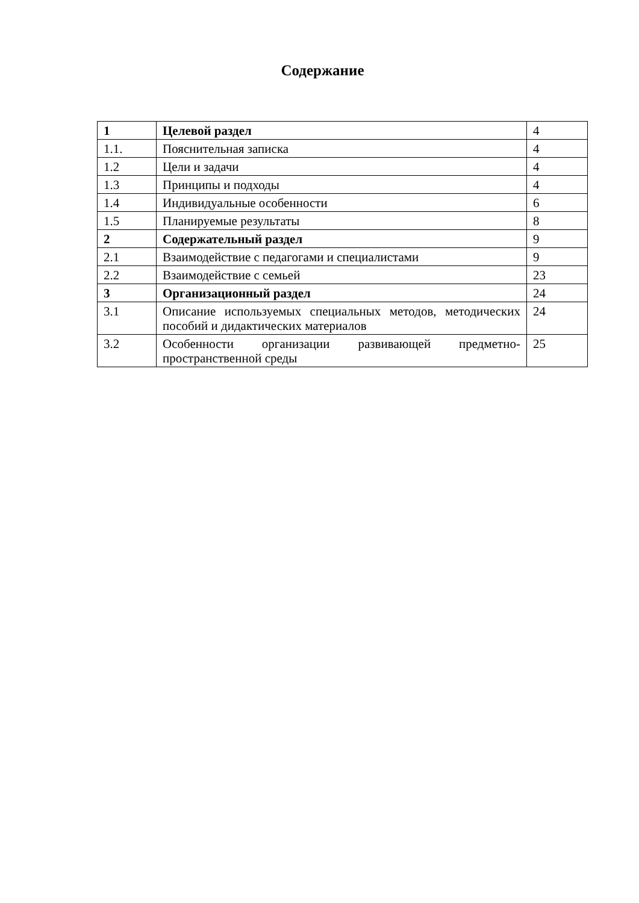Содержание
| 1 | Целевой раздел | 4 |
| 1.1. | Пояснительная записка | 4 |
| 1.2 | Цели и задачи | 4 |
| 1.3 | Принципы и подходы | 4 |
| 1.4 | Индивидуальные особенности | 6 |
| 1.5 | Планируемые результаты | 8 |
| 2 | Содержательный раздел | 9 |
| 2.1 | Взаимодействие с педагогами и специалистами | 9 |
| 2.2 | Взаимодействие с семьей | 23 |
| 3 | Организационный раздел | 24 |
| 3.1 | Описание используемых специальных методов, методических пособий и дидактических материалов | 24 |
| 3.2 | Особенности организации развивающей предметно-пространственной среды | 25 |